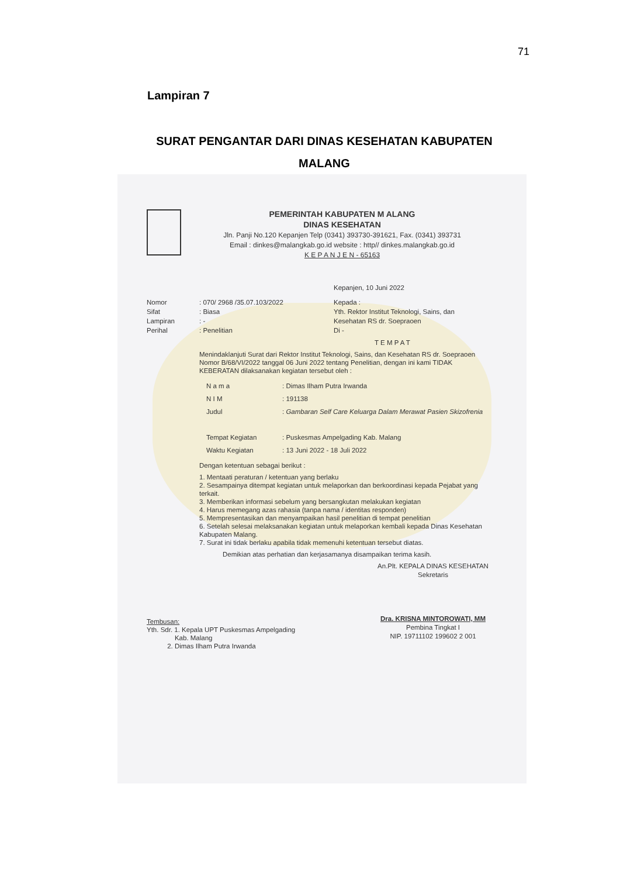71
Lampiran 7
SURAT PENGANTAR DARI DINAS KESEHATAN KABUPATEN
MALANG
PEMERINTAH KABUPATEN M ALANG
DINAS KESEHATAN
Jln. Panji No.120 Kepanjen Telp (0341) 393730-391621, Fax. (0341) 393731
Email : dinkes@malangkab.go.id website : http// dinkes.malangkab.go.id
K E P A N J E N - 65163
Kepanjen, 10 Juni 2022
Nomor
Sifat
Lampiran
Perihal
: 070/ 2968 /35.07.103/2022
: Biasa
: -
: Penelitian
Kepada :
Yth. Rektor Institut Teknologi, Sains, dan
Kesehatan RS dr. Soepraoen
Di -
T E M P A T
Menindaklanjuti Surat dari Rektor Institut Teknologi, Sains, dan Kesehatan RS dr. Soepraoen Nomor B/68/VI/2022 tanggal 06 Juni 2022 tentang Penelitian, dengan ini kami TIDAK KEBERATAN dilaksanakan kegiatan tersebut oleh :
N a m a
N I M
Judul
Tempat Kegiatan
Waktu Kegiatan
: Dimas Ilham Putra Irwanda
: 191138
: Gambaran Self Care Keluarga Dalam Merawat Pasien Skizofrenia
: Puskesmas Ampelgading Kab. Malang
: 13 Juni 2022 - 18 Juli 2022
Dengan ketentuan sebagai berikut :
1. Mentaati peraturan / ketentuan yang berlaku
2. Sesampainya ditempat kegiatan untuk melaporkan dan berkoordinasi kepada Pejabat yang terkait.
3. Memberikan informasi sebelum yang bersangkutan melakukan kegiatan
4. Harus memegang azas rahasia (tanpa nama / identitas responden)
5. Mempresentasikan dan menyampaikan hasil penelitian di tempat penelitian
6. Setelah selesai melaksanakan kegiatan untuk melaporkan kembali kepada Dinas Kesehatan Kabupaten Malang.
7. Surat ini tidak berlaku apabila tidak memenuhi ketentuan tersebut diatas.
Demikian atas perhatian dan kerjasamanya disampaikan terima kasih.
An.Plt. KEPALA DINAS KESEHATAN
Sekretaris
Dra. KRISNA MINTOROWATI, MM
Pembina Tingkat I
NIP. 19711102 199602 2 001
Tembusan:
Yth. Sdr. 1. Kepala UPT Puskesmas Ampelgading
Kab. Malang
2. Dimas Ilham Putra Irwanda